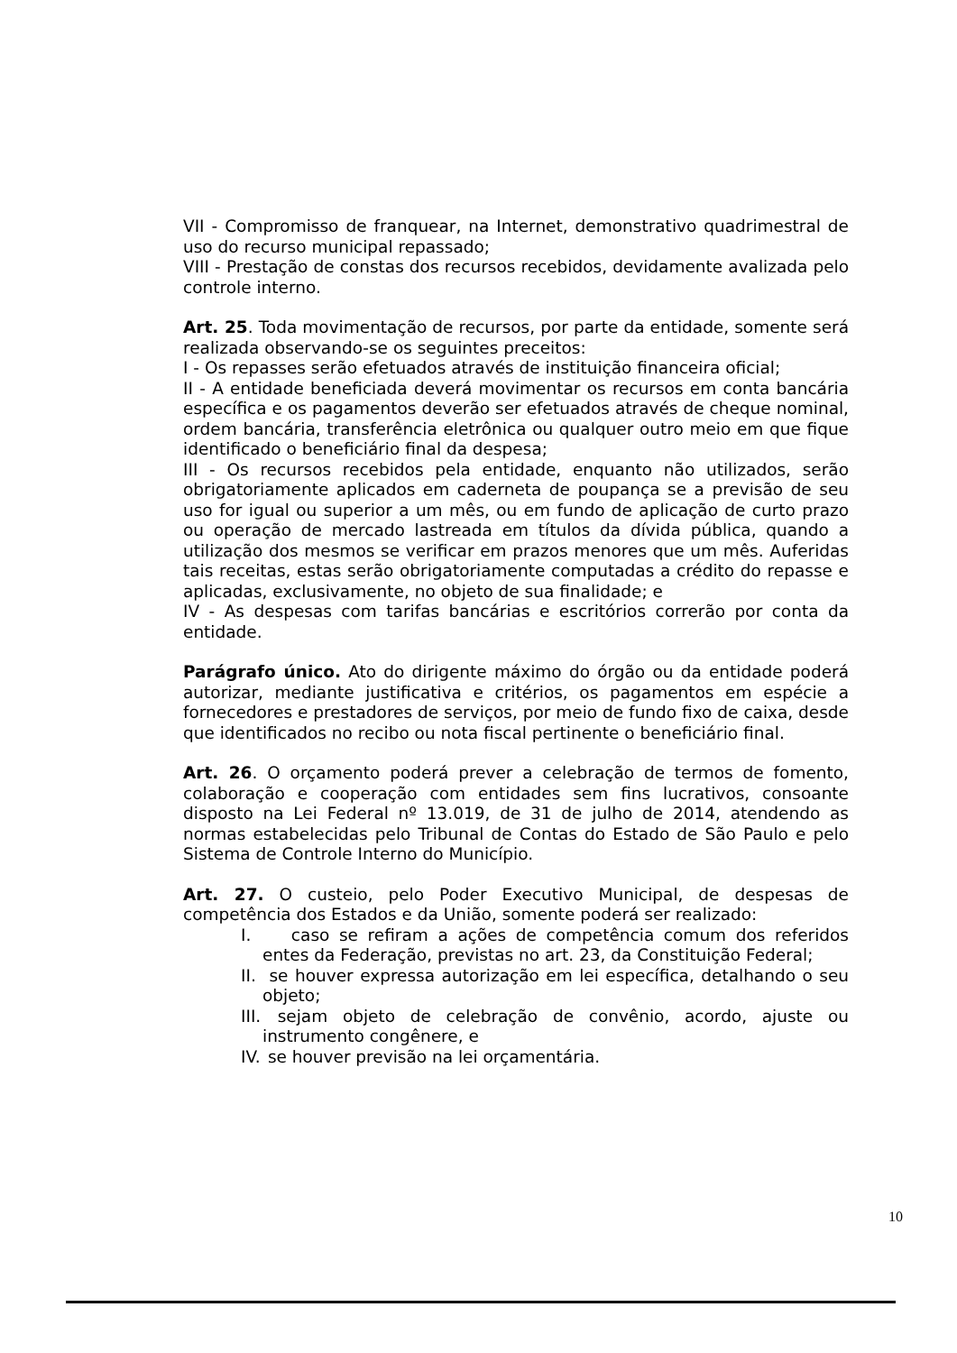VII - Compromisso de franquear, na Internet, demonstrativo quadrimestral de uso do recurso municipal repassado;
VIII - Prestação de constas dos recursos recebidos, devidamente avalizada pelo controle interno.
Art. 25. Toda movimentação de recursos, por parte da entidade, somente será realizada observando-se os seguintes preceitos:
I - Os repasses serão efetuados através de instituição financeira oficial;
II - A entidade beneficiada deverá movimentar os recursos em conta bancária específica e os pagamentos deverão ser efetuados através de cheque nominal, ordem bancária, transferência eletrônica ou qualquer outro meio em que fique identificado o beneficiário final da despesa;
III - Os recursos recebidos pela entidade, enquanto não utilizados, serão obrigatoriamente aplicados em caderneta de poupança se a previsão de seu uso for igual ou superior a um mês, ou em fundo de aplicação de curto prazo ou operação de mercado lastreada em títulos da dívida pública, quando a utilização dos mesmos se verificar em prazos menores que um mês. Auferidas tais receitas, estas serão obrigatoriamente computadas a crédito do repasse e aplicadas, exclusivamente, no objeto de sua finalidade; e
IV - As despesas com tarifas bancárias e escritórios correrão por conta da entidade.
Parágrafo único. Ato do dirigente máximo do órgão ou da entidade poderá autorizar, mediante justificativa e critérios, os pagamentos em espécie a fornecedores e prestadores de serviços, por meio de fundo fixo de caixa, desde que identificados no recibo ou nota fiscal pertinente o beneficiário final.
Art. 26. O orçamento poderá prever a celebração de termos de fomento, colaboração e cooperação com entidades sem fins lucrativos, consoante disposto na Lei Federal nº 13.019, de 31 de julho de 2014, atendendo as normas estabelecidas pelo Tribunal de Contas do Estado de São Paulo e pelo Sistema de Controle Interno do Município.
Art. 27. O custeio, pelo Poder Executivo Municipal, de despesas de competência dos Estados e da União, somente poderá ser realizado:
I. caso se refiram a ações de competência comum dos referidos entes da Federação, previstas no art. 23, da Constituição Federal;
II.
se houver expressa autorização em lei específica, detalhando o seu objeto;
III.
sejam objeto de celebração de convênio, acordo, ajuste ou instrumento congênere, e
IV.
se houver previsão na lei orçamentária.
10